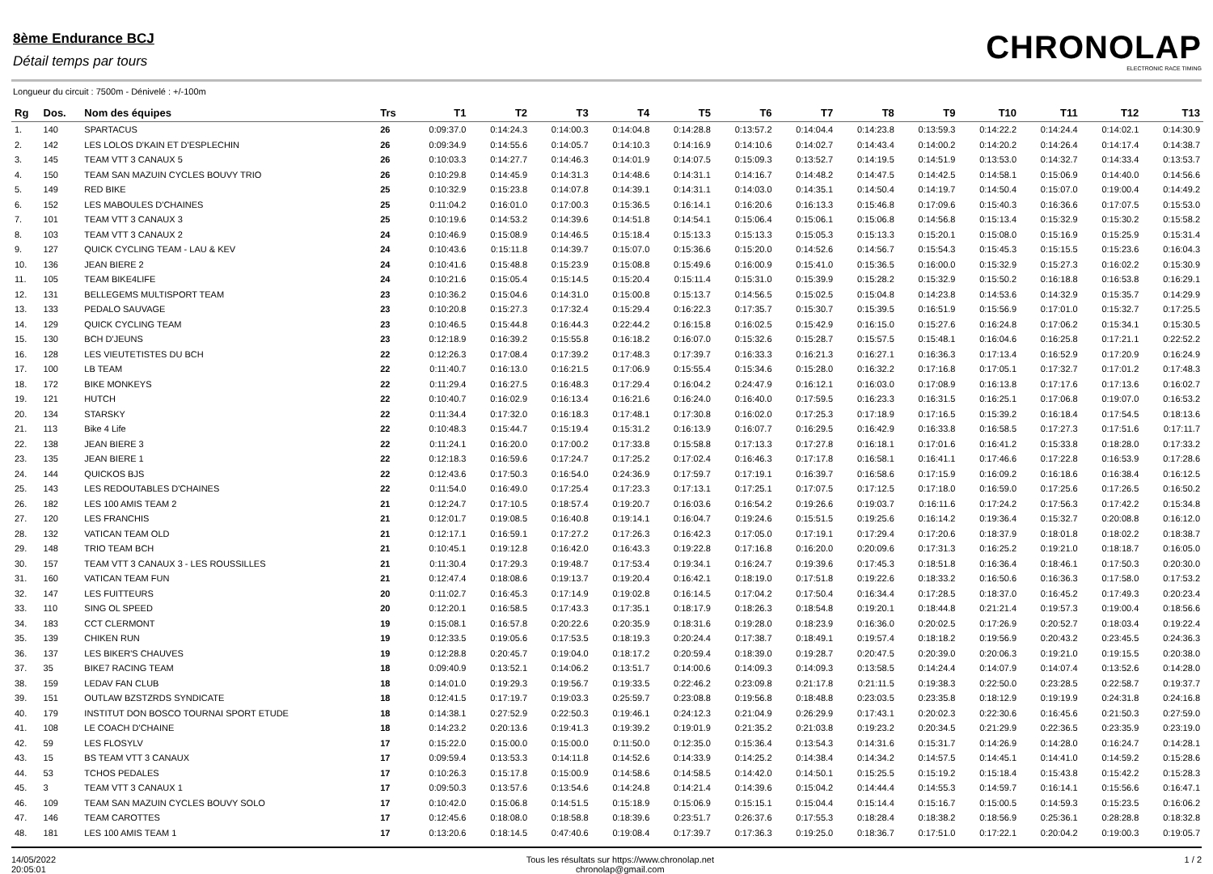8ème Endurance BCJ
Détail temps par tours
CHRONOLAP
ELECTRONIC RACE TIMING
Longueur du circuit : 7500m - Dénivelé : +/-100m
| Rg | Dos. | Nom des équipes | Trs | T1 | T2 | T3 | T4 | T5 | T6 | T7 | T8 | T9 | T10 | T11 | T12 | T13 |
| --- | --- | --- | --- | --- | --- | --- | --- | --- | --- | --- | --- | --- | --- | --- | --- | --- |
| 1. | 140 | SPARTACUS | 26 | 0:09:37.0 | 0:14:24.3 | 0:14:00.3 | 0:14:04.8 | 0:14:28.8 | 0:13:57.2 | 0:14:04.4 | 0:14:23.8 | 0:13:59.3 | 0:14:22.2 | 0:14:24.4 | 0:14:02.1 | 0:14:30.9 |
| 2. | 142 | LES LOLOS D'KAIN ET D'ESPLECHIN | 26 | 0:09:34.9 | 0:14:55.6 | 0:14:05.7 | 0:14:10.3 | 0:14:16.9 | 0:14:10.6 | 0:14:02.7 | 0:14:43.4 | 0:14:00.2 | 0:14:20.2 | 0:14:26.4 | 0:14:17.4 | 0:14:38.7 |
| 3. | 145 | TEAM VTT 3 CANAUX 5 | 26 | 0:10:03.3 | 0:14:27.7 | 0:14:46.3 | 0:14:01.9 | 0:14:07.5 | 0:15:09.3 | 0:13:52.7 | 0:14:19.5 | 0:14:51.9 | 0:13:53.0 | 0:14:32.7 | 0:14:33.4 | 0:13:53.7 |
| 4. | 150 | TEAM SAN MAZUIN CYCLES BOUVY TRIO | 26 | 0:10:29.8 | 0:14:45.9 | 0:14:31.3 | 0:14:48.6 | 0:14:31.1 | 0:14:16.7 | 0:14:48.2 | 0:14:47.5 | 0:14:42.5 | 0:14:58.1 | 0:15:06.9 | 0:14:40.0 | 0:14:56.6 |
| 5. | 149 | RED BIKE | 25 | 0:10:32.9 | 0:15:23.8 | 0:14:07.8 | 0:14:39.1 | 0:14:31.1 | 0:14:03.0 | 0:14:35.1 | 0:14:50.4 | 0:14:19.7 | 0:14:50.4 | 0:15:07.0 | 0:19:00.4 | 0:14:49.2 |
| 6. | 152 | LES MABOULES D'CHAINES | 25 | 0:11:04.2 | 0:16:01.0 | 0:17:00.3 | 0:15:36.5 | 0:16:14.1 | 0:16:20.6 | 0:16:13.3 | 0:15:46.8 | 0:17:09.6 | 0:15:40.3 | 0:16:36.6 | 0:17:07.5 | 0:15:53.0 |
| 7. | 101 | TEAM VTT 3 CANAUX 3 | 25 | 0:10:19.6 | 0:14:53.2 | 0:14:39.6 | 0:14:51.8 | 0:14:54.1 | 0:15:06.4 | 0:15:06.1 | 0:15:06.8 | 0:14:56.8 | 0:15:13.4 | 0:15:32.9 | 0:15:30.2 | 0:15:58.2 |
| 8. | 103 | TEAM VTT 3 CANAUX 2 | 24 | 0:10:46.9 | 0:15:08.9 | 0:14:46.5 | 0:15:18.4 | 0:15:13.3 | 0:15:13.3 | 0:15:05.3 | 0:15:13.3 | 0:15:20.1 | 0:15:08.0 | 0:15:16.9 | 0:15:25.9 | 0:15:31.4 |
| 9. | 127 | QUICK CYCLING TEAM - LAU & KEV | 24 | 0:10:43.6 | 0:15:11.8 | 0:14:39.7 | 0:15:07.0 | 0:15:36.6 | 0:15:20.0 | 0:14:52.6 | 0:14:56.7 | 0:15:54.3 | 0:15:45.3 | 0:15:15.5 | 0:15:23.6 | 0:16:04.3 |
| 10. | 136 | JEAN BIERE 2 | 24 | 0:10:41.6 | 0:15:48.8 | 0:15:23.9 | 0:15:08.8 | 0:15:49.6 | 0:16:00.9 | 0:15:41.0 | 0:15:36.5 | 0:16:00.0 | 0:15:32.9 | 0:15:27.3 | 0:16:02.2 | 0:15:30.9 |
| 11. | 105 | TEAM BIKE4LIFE | 24 | 0:10:21.6 | 0:15:05.4 | 0:15:14.5 | 0:15:20.4 | 0:15:11.4 | 0:15:31.0 | 0:15:39.9 | 0:15:28.2 | 0:15:32.9 | 0:15:50.2 | 0:16:18.8 | 0:16:53.8 | 0:16:29.1 |
| 12. | 131 | BELLEGEMS MULTISPORT TEAM | 23 | 0:10:36.2 | 0:15:04.6 | 0:14:31.0 | 0:15:00.8 | 0:15:13.7 | 0:14:56.5 | 0:15:02.5 | 0:15:04.8 | 0:14:23.8 | 0:14:53.6 | 0:14:32.9 | 0:15:35.7 | 0:14:29.9 |
| 13. | 133 | PEDALO SAUVAGE | 23 | 0:10:20.8 | 0:15:27.3 | 0:17:32.4 | 0:15:29.4 | 0:16:22.3 | 0:17:35.7 | 0:15:30.7 | 0:15:39.5 | 0:16:51.9 | 0:15:56.9 | 0:17:01.0 | 0:15:32.7 | 0:17:25.5 |
| 14. | 129 | QUICK CYCLING TEAM | 23 | 0:10:46.5 | 0:15:44.8 | 0:16:44.3 | 0:22:44.2 | 0:16:15.8 | 0:16:02.5 | 0:15:42.9 | 0:16:15.0 | 0:15:27.6 | 0:16:24.8 | 0:17:06.2 | 0:15:34.1 | 0:15:30.5 |
| 15. | 130 | BCH D'JEUNS | 23 | 0:12:18.9 | 0:16:39.2 | 0:15:55.8 | 0:16:18.2 | 0:16:07.0 | 0:15:32.6 | 0:15:28.7 | 0:15:57.5 | 0:15:48.1 | 0:16:04.6 | 0:16:25.8 | 0:17:21.1 | 0:22:52.2 |
| 16. | 128 | LES VIEUTETISTES DU BCH | 22 | 0:12:26.3 | 0:17:08.4 | 0:17:39.2 | 0:17:48.3 | 0:17:39.7 | 0:16:33.3 | 0:16:21.3 | 0:16:27.1 | 0:16:36.3 | 0:17:13.4 | 0:16:52.9 | 0:17:20.9 | 0:16:24.9 |
| 17. | 100 | LB TEAM | 22 | 0:11:40.7 | 0:16:13.0 | 0:16:21.5 | 0:17:06.9 | 0:15:55.4 | 0:15:34.6 | 0:15:28.0 | 0:16:32.2 | 0:17:16.8 | 0:17:05.1 | 0:17:32.7 | 0:17:01.2 | 0:17:48.3 |
| 18. | 172 | BIKE MONKEYS | 22 | 0:11:29.4 | 0:16:27.5 | 0:16:48.3 | 0:17:29.4 | 0:16:04.2 | 0:24:47.9 | 0:16:12.1 | 0:16:03.0 | 0:17:08.9 | 0:16:13.8 | 0:17:17.6 | 0:17:13.6 | 0:16:02.7 |
| 19. | 121 | HUTCH | 22 | 0:10:40.7 | 0:16:02.9 | 0:16:13.4 | 0:16:21.6 | 0:16:24.0 | 0:16:40.0 | 0:17:59.5 | 0:16:23.3 | 0:16:31.5 | 0:16:25.1 | 0:17:06.8 | 0:19:07.0 | 0:16:53.2 |
| 20. | 134 | STARSKY | 22 | 0:11:34.4 | 0:17:32.0 | 0:16:18.3 | 0:17:48.1 | 0:17:30.8 | 0:16:02.0 | 0:17:25.3 | 0:17:18.9 | 0:17:16.5 | 0:15:39.2 | 0:16:18.4 | 0:17:54.5 | 0:18:13.6 |
| 21. | 113 | Bike 4 Life | 22 | 0:10:48.3 | 0:15:44.7 | 0:15:19.4 | 0:15:31.2 | 0:16:13.9 | 0:16:07.7 | 0:16:29.5 | 0:16:42.9 | 0:16:33.8 | 0:16:58.5 | 0:17:27.3 | 0:17:51.6 | 0:17:11.7 |
| 22. | 138 | JEAN BIERE 3 | 22 | 0:11:24.1 | 0:16:20.0 | 0:17:00.2 | 0:17:33.8 | 0:15:58.8 | 0:17:13.3 | 0:17:27.8 | 0:16:18.1 | 0:17:01.6 | 0:16:41.2 | 0:15:33.8 | 0:18:28.0 | 0:17:33.2 |
| 23. | 135 | JEAN BIERE 1 | 22 | 0:12:18.3 | 0:16:59.6 | 0:17:24.7 | 0:17:25.2 | 0:17:02.4 | 0:16:46.3 | 0:17:17.8 | 0:16:58.1 | 0:16:41.1 | 0:17:46.6 | 0:17:22.8 | 0:16:53.9 | 0:17:28.6 |
| 24. | 144 | QUICKOS BJS | 22 | 0:12:43.6 | 0:17:50.3 | 0:16:54.0 | 0:24:36.9 | 0:17:59.7 | 0:17:19.1 | 0:16:39.7 | 0:16:58.6 | 0:17:15.9 | 0:16:09.2 | 0:16:18.6 | 0:16:38.4 | 0:16:12.5 |
| 25. | 143 | LES REDOUTABLES D'CHAINES | 22 | 0:11:54.0 | 0:16:49.0 | 0:17:25.4 | 0:17:23.3 | 0:17:13.1 | 0:17:25.1 | 0:17:07.5 | 0:17:12.5 | 0:17:18.0 | 0:16:59.0 | 0:17:25.6 | 0:17:26.5 | 0:16:50.2 |
| 26. | 182 | LES 100 AMIS TEAM 2 | 21 | 0:12:24.7 | 0:17:10.5 | 0:18:57.4 | 0:19:20.7 | 0:16:03.6 | 0:16:54.2 | 0:19:26.6 | 0:19:03.7 | 0:16:11.6 | 0:17:24.2 | 0:17:56.3 | 0:17:42.2 | 0:15:34.8 |
| 27. | 120 | LES FRANCHIS | 21 | 0:12:01.7 | 0:19:08.5 | 0:16:40.8 | 0:19:14.1 | 0:16:04.7 | 0:19:24.6 | 0:15:51.5 | 0:19:25.6 | 0:16:14.2 | 0:19:36.4 | 0:15:32.7 | 0:20:08.8 | 0:16:12.0 |
| 28. | 132 | VATICAN TEAM OLD | 21 | 0:12:17.1 | 0:16:59.1 | 0:17:27.2 | 0:17:26.3 | 0:16:42.3 | 0:17:05.0 | 0:17:19.1 | 0:17:29.4 | 0:17:20.6 | 0:18:37.9 | 0:18:01.8 | 0:18:02.2 | 0:18:38.7 |
| 29. | 148 | TRIO TEAM BCH | 21 | 0:10:45.1 | 0:19:12.8 | 0:16:42.0 | 0:16:43.3 | 0:19:22.8 | 0:17:16.8 | 0:16:20.0 | 0:20:09.6 | 0:17:31.3 | 0:16:25.2 | 0:19:21.0 | 0:18:18.7 | 0:16:05.0 |
| 30. | 157 | TEAM VTT 3 CANAUX 3 - LES ROUSSILLES | 21 | 0:11:30.4 | 0:17:29.3 | 0:19:48.7 | 0:17:53.4 | 0:19:34.1 | 0:16:24.7 | 0:19:39.6 | 0:17:45.3 | 0:18:51.8 | 0:16:36.4 | 0:18:46.1 | 0:17:50.3 | 0:20:30.0 |
| 31. | 160 | VATICAN TEAM FUN | 21 | 0:12:47.4 | 0:18:08.6 | 0:19:13.7 | 0:19:20.4 | 0:16:42.1 | 0:18:19.0 | 0:17:51.8 | 0:19:22.6 | 0:18:33.2 | 0:16:50.6 | 0:16:36.3 | 0:17:58.0 | 0:17:53.2 |
| 32. | 147 | LES FUITTEURS | 20 | 0:11:02.7 | 0:16:45.3 | 0:17:14.9 | 0:19:02.8 | 0:16:14.5 | 0:17:04.2 | 0:17:50.4 | 0:16:34.4 | 0:17:28.5 | 0:18:37.0 | 0:16:45.2 | 0:17:49.3 | 0:20:23.4 |
| 33. | 110 | SING OL SPEED | 20 | 0:12:20.1 | 0:16:58.5 | 0:17:43.3 | 0:17:35.1 | 0:18:17.9 | 0:18:26.3 | 0:18:54.8 | 0:19:20.1 | 0:18:44.8 | 0:21:21.4 | 0:19:57.3 | 0:19:00.4 | 0:18:56.6 |
| 34. | 183 | CCT CLERMONT | 19 | 0:15:08.1 | 0:16:57.8 | 0:20:22.6 | 0:20:35.9 | 0:18:31.6 | 0:19:28.0 | 0:18:23.9 | 0:16:36.0 | 0:20:02.5 | 0:17:26.9 | 0:20:52.7 | 0:18:03.4 | 0:19:22.4 |
| 35. | 139 | CHIKEN RUN | 19 | 0:12:33.5 | 0:19:05.6 | 0:17:53.5 | 0:18:19.3 | 0:20:24.4 | 0:17:38.7 | 0:18:49.1 | 0:19:57.4 | 0:18:18.2 | 0:19:56.9 | 0:20:43.2 | 0:23:45.5 | 0:24:36.3 |
| 36. | 137 | LES BIKER'S CHAUVES | 19 | 0:12:28.8 | 0:20:45.7 | 0:19:04.0 | 0:18:17.2 | 0:20:59.4 | 0:18:39.0 | 0:19:28.7 | 0:20:47.5 | 0:20:39.0 | 0:20:06.3 | 0:19:21.0 | 0:19:15.5 | 0:20:38.0 |
| 37. | 35 | BIKE7 RACING TEAM | 18 | 0:09:40.9 | 0:13:52.1 | 0:14:06.2 | 0:13:51.7 | 0:14:00.6 | 0:14:09.3 | 0:14:09.3 | 0:13:58.5 | 0:14:24.4 | 0:14:07.9 | 0:14:07.4 | 0:13:52.6 | 0:14:28.0 |
| 38. | 159 | LEDAV FAN CLUB | 18 | 0:14:01.0 | 0:19:29.3 | 0:19:56.7 | 0:19:33.5 | 0:22:46.2 | 0:23:09.8 | 0:21:17.8 | 0:21:11.5 | 0:19:38.3 | 0:22:50.0 | 0:23:28.5 | 0:22:58.7 | 0:19:37.7 |
| 39. | 151 | OUTLAW BZSTZRDS SYNDICATE | 18 | 0:12:41.5 | 0:17:19.7 | 0:19:03.3 | 0:25:59.7 | 0:23:08.8 | 0:19:56.8 | 0:18:48.8 | 0:23:03.5 | 0:23:35.8 | 0:18:12.9 | 0:19:19.9 | 0:24:31.8 | 0:24:16.8 |
| 40. | 179 | INSTITUT DON BOSCO TOURNAI SPORT ETUDE | 18 | 0:14:38.1 | 0:27:52.9 | 0:22:50.3 | 0:19:46.1 | 0:24:12.3 | 0:21:04.9 | 0:26:29.9 | 0:17:43.1 | 0:20:02.3 | 0:22:30.6 | 0:16:45.6 | 0:21:50.3 | 0:27:59.0 |
| 41. | 108 | LE COACH D'CHAINE | 18 | 0:14:23.2 | 0:20:13.6 | 0:19:41.3 | 0:19:39.2 | 0:19:01.9 | 0:21:35.2 | 0:21:03.8 | 0:19:23.2 | 0:20:34.5 | 0:21:29.9 | 0:22:36.5 | 0:23:35.9 | 0:23:19.0 |
| 42. | 59 | LES FLOSYLV | 17 | 0:15:22.0 | 0:15:00.0 | 0:15:00.0 | 0:11:50.0 | 0:12:35.0 | 0:15:36.4 | 0:13:54.3 | 0:14:31.6 | 0:15:31.7 | 0:14:26.9 | 0:14:28.0 | 0:16:24.7 | 0:14:28.1 |
| 43. | 15 | BS TEAM VTT 3 CANAUX | 17 | 0:09:59.4 | 0:13:53.3 | 0:14:11.8 | 0:14:52.6 | 0:14:33.9 | 0:14:25.2 | 0:14:38.4 | 0:14:34.2 | 0:14:57.5 | 0:14:45.1 | 0:14:41.0 | 0:14:59.2 | 0:15:28.6 |
| 44. | 53 | TCHOS PEDALES | 17 | 0:10:26.3 | 0:15:17.8 | 0:15:00.9 | 0:14:58.6 | 0:14:58.5 | 0:14:42.0 | 0:14:50.1 | 0:15:25.5 | 0:15:19.2 | 0:15:18.4 | 0:15:43.8 | 0:15:42.2 | 0:15:28.3 |
| 45. | 3 | TEAM VTT 3 CANAUX 1 | 17 | 0:09:50.3 | 0:13:57.6 | 0:13:54.6 | 0:14:24.8 | 0:14:21.4 | 0:14:39.6 | 0:15:04.2 | 0:14:44.4 | 0:14:55.3 | 0:14:59.7 | 0:16:14.1 | 0:15:56.6 | 0:16:47.1 |
| 46. | 109 | TEAM SAN MAZUIN CYCLES BOUVY SOLO | 17 | 0:10:42.0 | 0:15:06.8 | 0:14:51.5 | 0:15:18.9 | 0:15:06.9 | 0:15:15.1 | 0:15:04.4 | 0:15:14.4 | 0:15:16.7 | 0:15:00.5 | 0:14:59.3 | 0:15:23.5 | 0:16:06.2 |
| 47. | 146 | TEAM CAROTTES | 17 | 0:12:45.6 | 0:18:08.0 | 0:18:58.8 | 0:18:39.6 | 0:23:51.7 | 0:26:37.6 | 0:17:55.3 | 0:18:28.4 | 0:18:38.2 | 0:18:56.9 | 0:25:36.1 | 0:28:28.8 | 0:18:32.8 |
| 48. | 181 | LES 100 AMIS TEAM 1 | 17 | 0:13:20.6 | 0:18:14.5 | 0:47:40.6 | 0:19:08.4 | 0:17:39.7 | 0:17:36.3 | 0:19:25.0 | 0:18:36.7 | 0:17:51.0 | 0:17:22.1 | 0:20:04.2 | 0:19:00.3 | 0:19:05.7 |
14/05/2022
20:05:01
Tous les résultats sur https://www.chronolap.net
chronolap@gmail.com
1 / 2